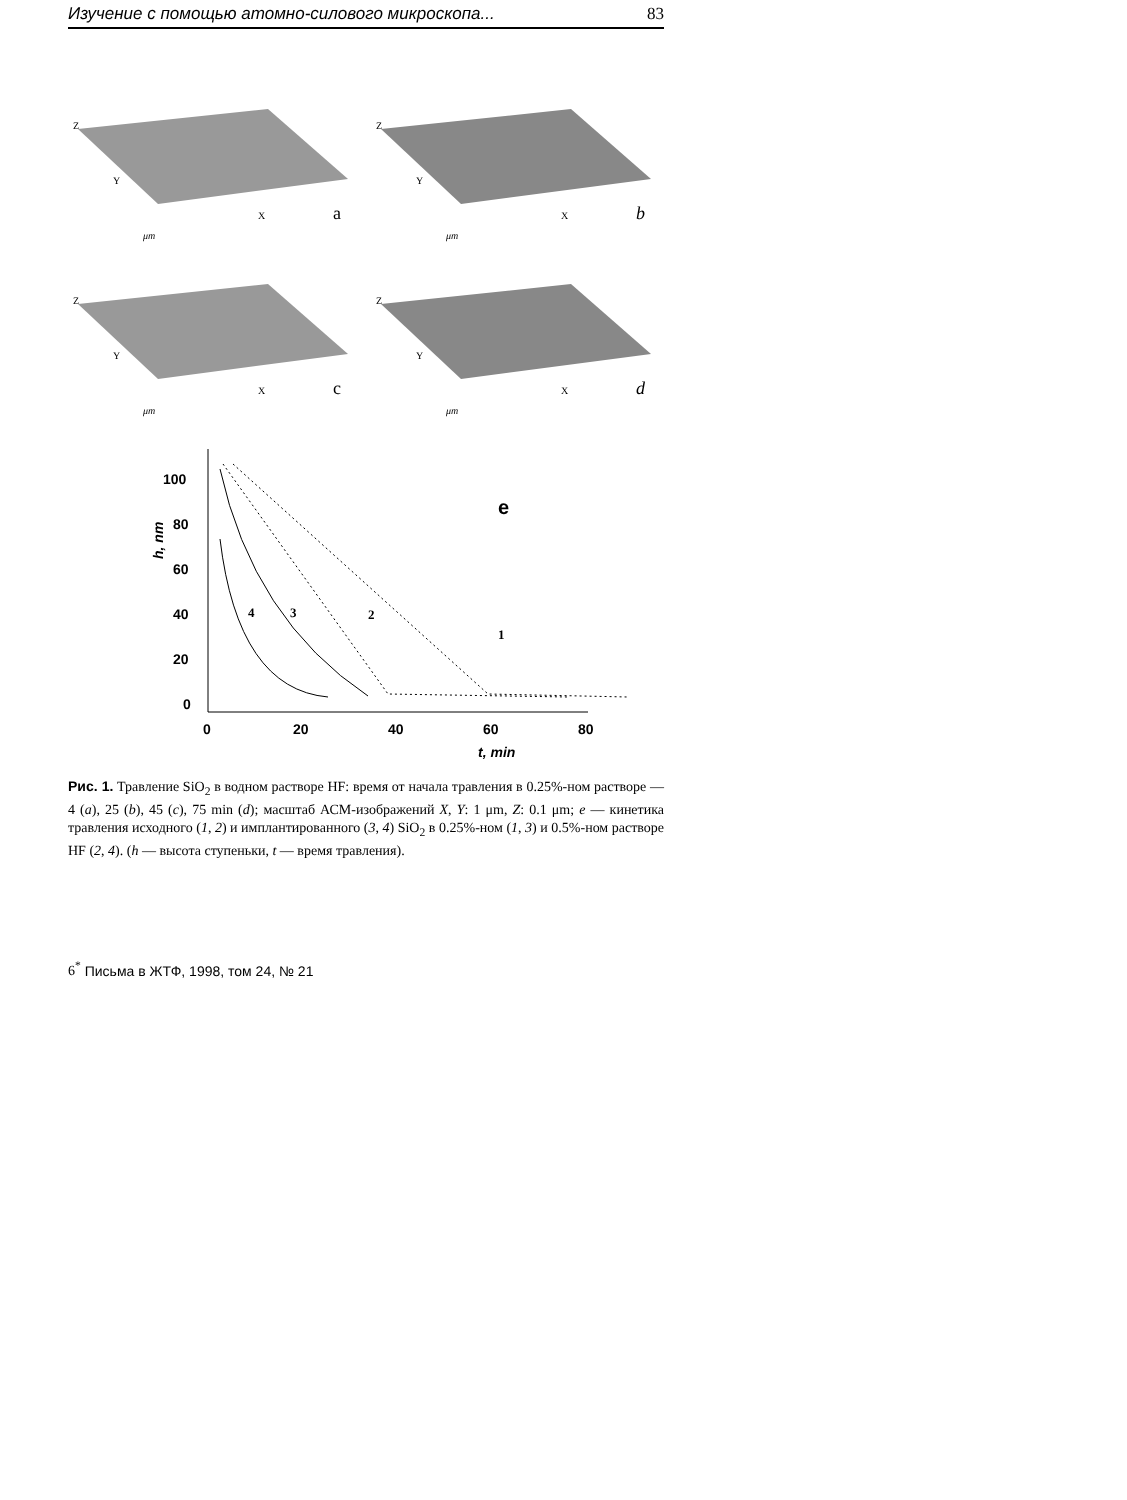Изучение с помощью атомно-силового микроскопа... 83
Z
Y
X
μm
a
Z
Y
X
μm
b
Z
Y
X
μm
c
Z
Y
X
μm
d
100
80
60
40
20
0
0
20
40
60
80
t, min
h, nm
e
1
2
3
4
Рис. 1. Травление SiO<sub>2</sub> в водном растворе HF: время от начала травления в 0.25%-ном растворе — 4 (a), 25 (b), 45 (c), 75 min (d); масштаб АСМ-изображений X, Y: 1 μm, Z: 0.1 μm; e — кинетика травления исходного (1, 2) и имплантированного (3, 4) SiO<sub>2</sub> в 0.25%-ном (1, 3) и 0.5%-ном растворе HF (2, 4). (h — высота ступеньки, t — время травления).
6<sup>*</sup> Письма в ЖТФ, 1998, том 24, № 21